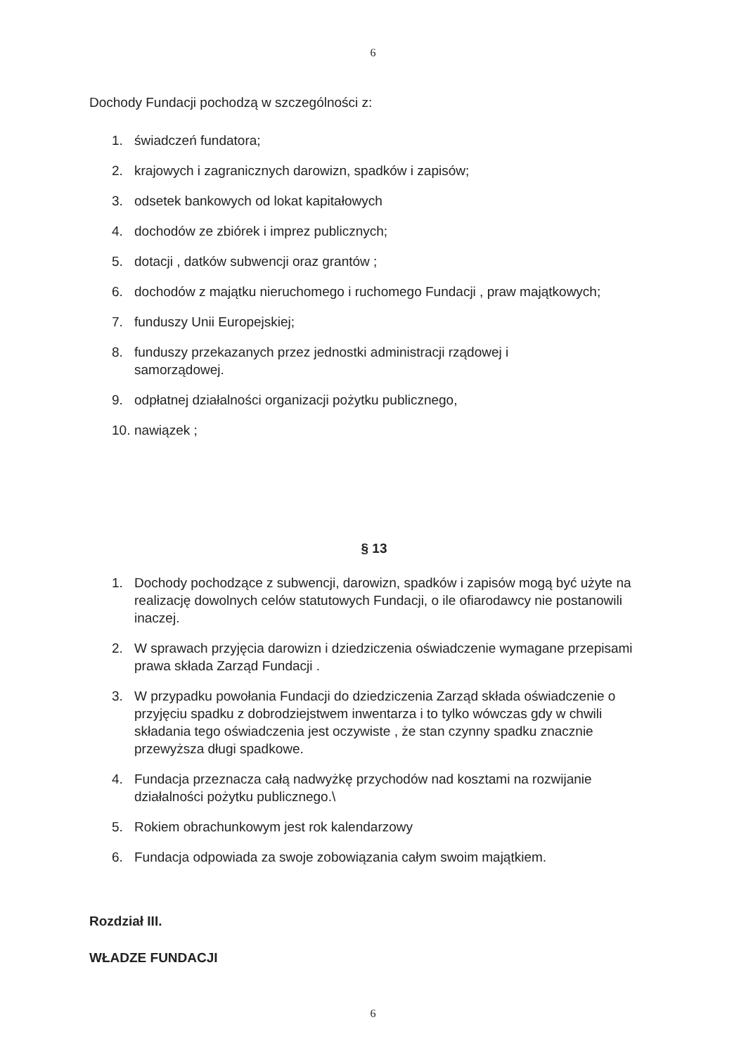6
Dochody Fundacji pochodzą w szczególności z:
1. świadczeń fundatora;
2. krajowych i zagranicznych darowizn, spadków i zapisów;
3. odsetek bankowych od lokat kapitałowych
4. dochodów ze zbiórek i imprez publicznych;
5. dotacji , datków subwencji oraz grantów ;
6. dochodów z majątku nieruchomego i ruchomego Fundacji , praw majątkowych;
7. funduszy Unii Europejskiej;
8. funduszy przekazanych przez jednostki administracji rządowej i
samorządowej.
9. odpłatnej działalności organizacji pożytku publicznego,
10. nawiązek ;
§ 13
1. Dochody pochodzące z subwencji, darowizn, spadków i zapisów mogą być użyte na realizację dowolnych celów statutowych Fundacji, o ile ofiarodawcy nie postanowili inaczej.
2. W sprawach przyjęcia darowizn i dziedziczenia oświadczenie wymagane przepisami prawa składa Zarząd Fundacji .
3. W przypadku powołania Fundacji do dziedziczenia Zarząd składa oświadczenie o przyjęciu spadku z dobrodziejstwem inwentarza i to tylko wówczas gdy w chwili składania tego oświadczenia jest oczywiste , że stan czynny spadku znacznie przewyższa długi spadkowe.
4. Fundacja przeznacza całą nadwyżkę przychodów nad kosztami na rozwijanie działalności pożytku publicznego.\
5. Rokiem obrachunkowym jest rok kalendarzowy
6. Fundacja odpowiada za swoje zobowiązania całym swoim majątkiem.
Rozdział III.
WŁADZE FUNDACJI
6